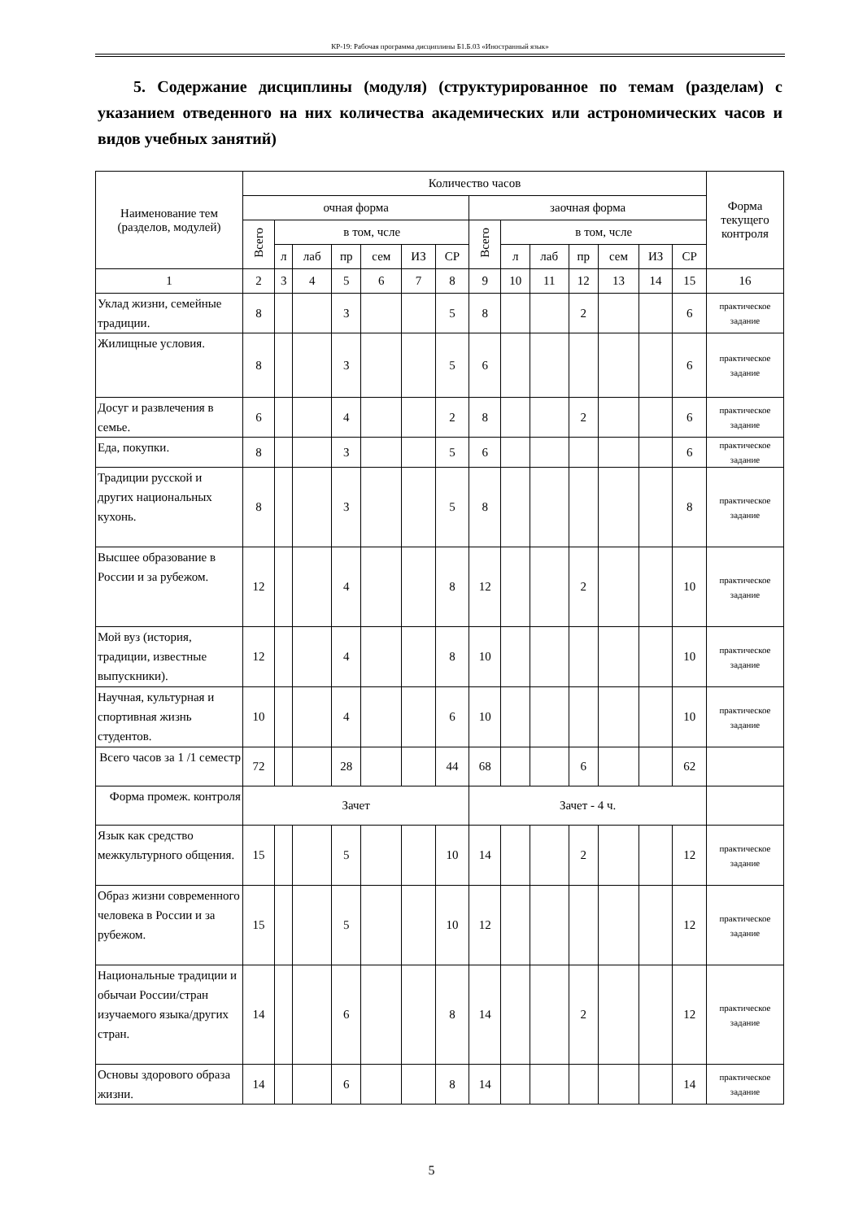КР-19: Рабочая программа дисциплины Б1.Б.03 «Иностранный язык»
5. Содержание дисциплины (модуля) (структурированное по темам (разделам) с указанием отведенного на них количества академических или астрономических часов и видов учебных занятий)
| Наименование тем (разделов, модулей) | Количество часов | | | | | | | | | | | | | | Форма текущего контроля |
| --- | --- | --- | --- | --- | --- | --- | --- | --- | --- | --- | --- | --- | --- | --- | --- |
| | очная форма | | | | | | | заочная форма | | | | | | | |
| | Всего | в том, чсле | | | | | | Всего | в том, чсле | | | | | | |
| | | л | лаб | пр | сем | ИЗ | СР | | л | лаб | пр | сем | ИЗ | СР | |
| 1 | 2 | 3 | 4 | 5 | 6 | 7 | 8 | 9 | 10 | 11 | 12 | 13 | 14 | 15 | 16 |
| Уклад жизни, семейные традиции. | 8 | | | 3 | | | 5 | 8 | | | 2 | | | 6 | практическое задание |
| Жилищные условия. | 8 | | | 3 | | | 5 | 6 | | | | | | 6 | практическое задание |
| Досуг и развлечения в семье. | 6 | | | 4 | | | 2 | 8 | | | 2 | | | 6 | практическое задание |
| Еда, покупки. | 8 | | | 3 | | | 5 | 6 | | | | | | 6 | практическое задание |
| Традиции русской и других национальных кухонь. | 8 | | | 3 | | | 5 | 8 | | | | | | 8 | практическое задание |
| Высшее образование в России и за рубежом. | 12 | | | 4 | | | 8 | 12 | | | 2 | | | 10 | практическое задание |
| Мой вуз (история, традиции, известные выпускники). | 12 | | | 4 | | | 8 | 10 | | | | | | 10 | практическое задание |
| Научная, культурная и спортивная жизнь студентов. | 10 | | | 4 | | | 6 | 10 | | | | | | 10 | практическое задание |
| Всего часов за 1 /1 семестр | 72 | | | 28 | | | 44 | 68 | | | 6 | | | 62 | |
| Форма промеж. контроля | Зачет | | | | | | | Зачет - 4 ч. | | | | | | | |
| Язык как средство межкультурного общения. | 15 | | | 5 | | | 10 | 14 | | | 2 | | | 12 | практическое задание |
| Образ жизни современного человека в России и за рубежом. | 15 | | | 5 | | | 10 | 12 | | | | | | 12 | практическое задание |
| Национальные традиции и обычаи России/стран изучаемого языка/других стран. | 14 | | | 6 | | | 8 | 14 | | | 2 | | | 12 | практическое задание |
| Основы здорового образа жизни. | 14 | | | 6 | | | 8 | 14 | | | | | | 14 | практическое задание |
5